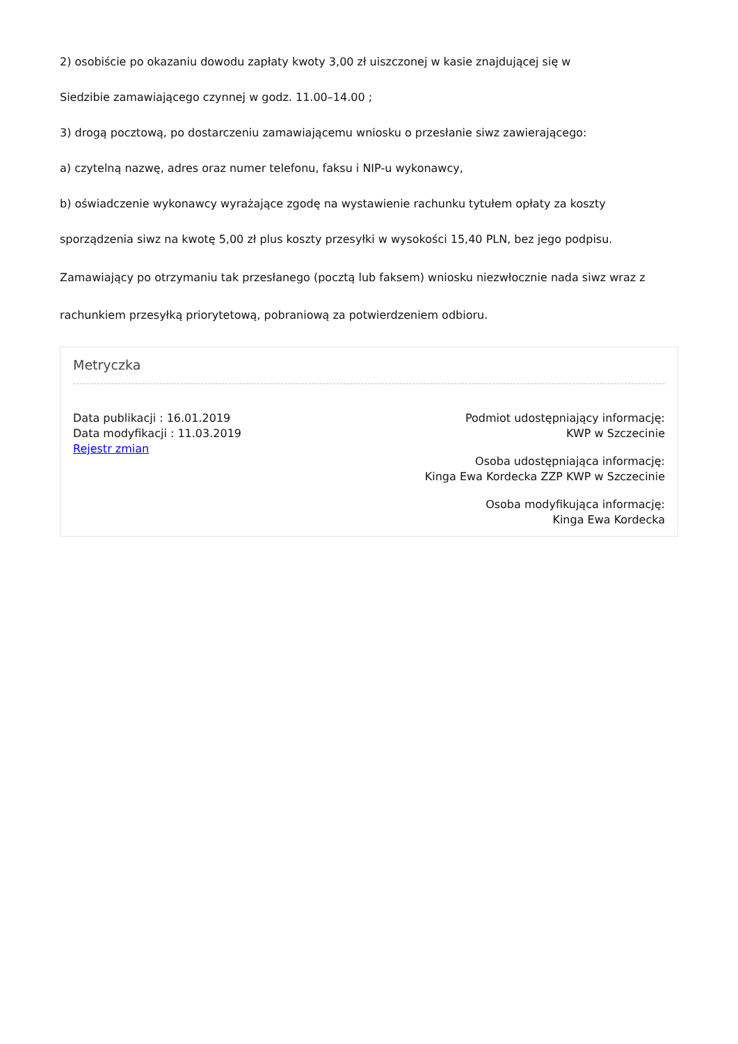2) osobiście po okazaniu dowodu zapłaty kwoty 3,00 zł uiszczonej w kasie znajdującej się w
Siedzibie zamawiającego czynnej w godz. 11.00–14.00 ;
3) drogą pocztową, po dostarczeniu zamawiającemu wniosku o przesłanie siwz zawierającego:
a) czytelną nazwę, adres oraz numer telefonu, faksu i NIP-u wykonawcy,
b) oświadczenie wykonawcy wyrażające zgodę na wystawienie rachunku tytułem opłaty za koszty
sporządzenia siwz na kwotę 5,00 zł plus koszty przesyłki w wysokości 15,40 PLN, bez jego podpisu.
Zamawiający po otrzymaniu tak przesłanego (pocztą lub faksem) wniosku niezwłocznie nada siwz wraz z
rachunkiem przesyłką priorytetową, pobraniową za potwierdzeniem odbioru.
Metryczka
Data publikacji : 16.01.2019
Data modyfikacji : 11.03.2019
Rejestr zmian
Podmiot udostępniający informację:
KWP w Szczecinie
Osoba udostępniająca informację:
Kinga Ewa Kordecka ZZP KWP w Szczecinie
Osoba modyfikująca informację:
Kinga Ewa Kordecka